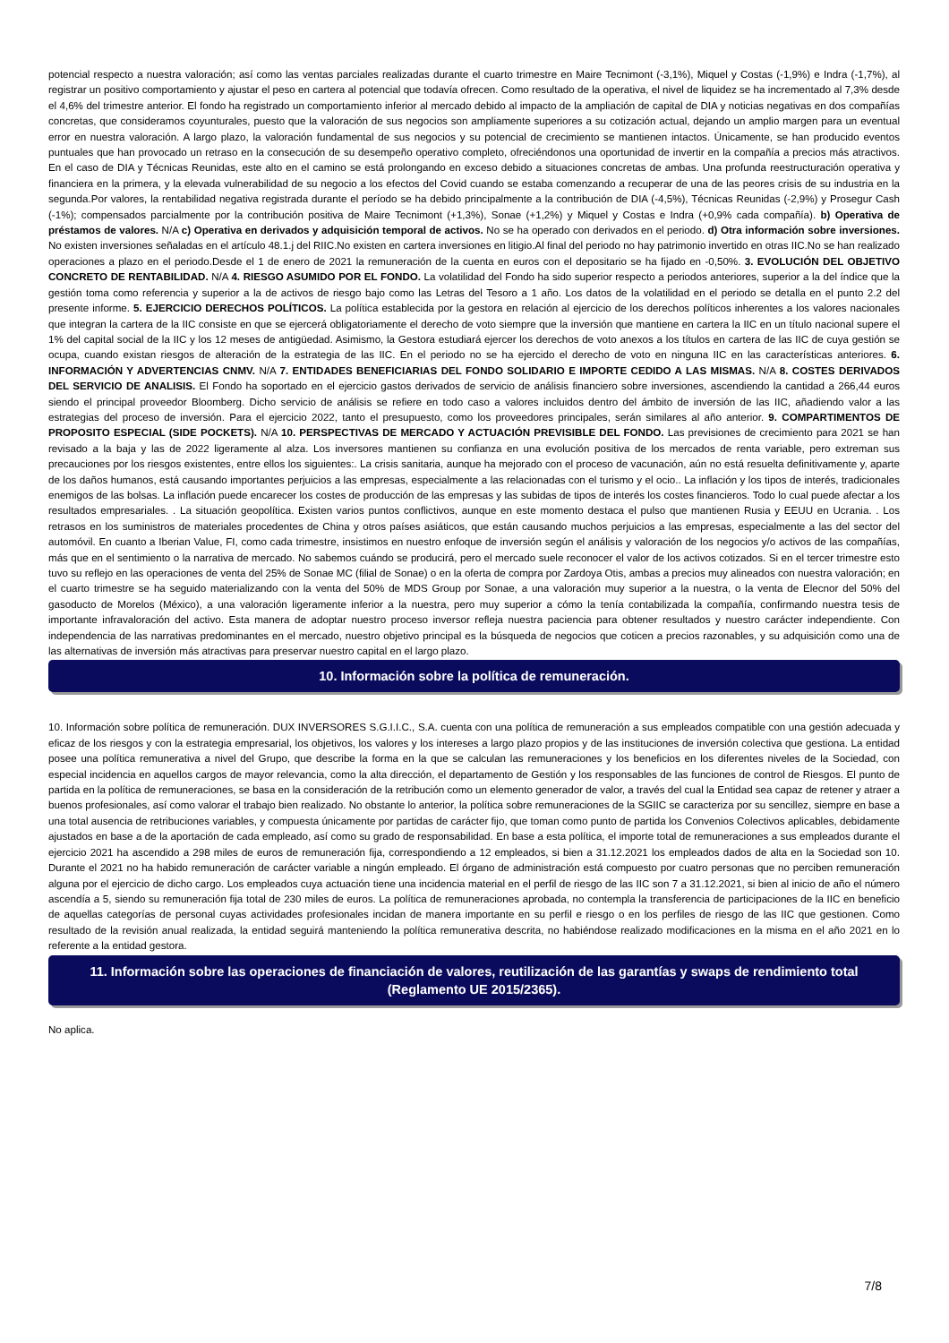potencial respecto a nuestra valoración; así como las ventas parciales realizadas durante el cuarto trimestre en Maire Tecnimont (-3,1%), Miquel y Costas (-1,9%) e Indra (-1,7%), al registrar un positivo comportamiento y ajustar el peso en cartera al potencial que todavía ofrecen. Como resultado de la operativa, el nivel de liquidez se ha incrementado al 7,3% desde el 4,6% del trimestre anterior. El fondo ha registrado un comportamiento inferior al mercado debido al impacto de la ampliación de capital de DIA y noticias negativas en dos compañías concretas, que consideramos coyunturales, puesto que la valoración de sus negocios son ampliamente superiores a su cotización actual, dejando un amplio margen para un eventual error en nuestra valoración. A largo plazo, la valoración fundamental de sus negocios y su potencial de crecimiento se mantienen intactos. Únicamente, se han producido eventos puntuales que han provocado un retraso en la consecución de su desempeño operativo completo, ofreciéndonos una oportunidad de invertir en la compañía a precios más atractivos. En el caso de DIA y Técnicas Reunidas, este alto en el camino se está prolongando en exceso debido a situaciones concretas de ambas. Una profunda reestructuración operativa y financiera en la primera, y la elevada vulnerabilidad de su negocio a los efectos del Covid cuando se estaba comenzando a recuperar de una de las peores crisis de su industria en la segunda.Por valores, la rentabilidad negativa registrada durante el período se ha debido principalmente a la contribución de DIA (-4,5%), Técnicas Reunidas (-2,9%) y Prosegur Cash (-1%); compensados parcialmente por la contribución positiva de Maire Tecnimont (+1,3%), Sonae (+1,2%) y Miquel y Costas e Indra (+0,9% cada compañía). b) Operativa de préstamos de valores. N/A c) Operativa en derivados y adquisición temporal de activos. No se ha operado con derivados en el periodo. d) Otra información sobre inversiones. No existen inversiones señaladas en el artículo 48.1.j del RIIC.No existen en cartera inversiones en litigio.Al final del periodo no hay patrimonio invertido en otras IIC.No se han realizado operaciones a plazo en el periodo.Desde el 1 de enero de 2021 la remuneración de la cuenta en euros con el depositario se ha fijado en -0,50%. 3. EVOLUCIÓN DEL OBJETIVO CONCRETO DE RENTABILIDAD. N/A 4. RIESGO ASUMIDO POR EL FONDO. La volatilidad del Fondo ha sido superior respecto a periodos anteriores, superior a la del índice que la gestión toma como referencia y superior a la de activos de riesgo bajo como las Letras del Tesoro a 1 año. Los datos de la volatilidad en el periodo se detalla en el punto 2.2 del presente informe. 5. EJERCICIO DERECHOS POLÍTICOS. La política establecida por la gestora en relación al ejercicio de los derechos políticos inherentes a los valores nacionales que integran la cartera de la IIC consiste en que se ejercerá obligatoriamente el derecho de voto siempre que la inversión que mantiene en cartera la IIC en un título nacional supere el 1% del capital social de la IIC y los 12 meses de antigüedad. Asimismo, la Gestora estudiará ejercer los derechos de voto anexos a los títulos en cartera de las IIC de cuya gestión se ocupa, cuando existan riesgos de alteración de la estrategia de las IIC. En el periodo no se ha ejercido el derecho de voto en ninguna IIC en las características anteriores. 6. INFORMACIÓN Y ADVERTENCIAS CNMV. N/A 7. ENTIDADES BENEFICIARIAS DEL FONDO SOLIDARIO E IMPORTE CEDIDO A LAS MISMAS. N/A 8. COSTES DERIVADOS DEL SERVICIO DE ANALISIS. El Fondo ha soportado en el ejercicio gastos derivados de servicio de análisis financiero sobre inversiones, ascendiendo la cantidad a 266,44 euros siendo el principal proveedor Bloomberg. Dicho servicio de análisis se refiere en todo caso a valores incluidos dentro del ámbito de inversión de las IIC, añadiendo valor a las estrategias del proceso de inversión. Para el ejercicio 2022, tanto el presupuesto, como los proveedores principales, serán similares al año anterior. 9. COMPARTIMENTOS DE PROPOSITO ESPECIAL (SIDE POCKETS). N/A 10. PERSPECTIVAS DE MERCADO Y ACTUACIÓN PREVISIBLE DEL FONDO. Las previsiones de crecimiento para 2021 se han revisado a la baja y las de 2022 ligeramente al alza. Los inversores mantienen su confianza en una evolución positiva de los mercados de renta variable, pero extreman sus precauciones por los riesgos existentes, entre ellos los siguientes:. La crisis sanitaria, aunque ha mejorado con el proceso de vacunación, aún no está resuelta definitivamente y, aparte de los daños humanos, está causando importantes perjuicios a las empresas, especialmente a las relacionadas con el turismo y el ocio.. La inflación y los tipos de interés, tradicionales enemigos de las bolsas. La inflación puede encarecer los costes de producción de las empresas y las subidas de tipos de interés los costes financieros. Todo lo cual puede afectar a los resultados empresariales. . La situación geopolítica. Existen varios puntos conflictivos, aunque en este momento destaca el pulso que mantienen Rusia y EEUU en Ucrania. . Los retrasos en los suministros de materiales procedentes de China y otros países asiáticos, que están causando muchos perjuicios a las empresas, especialmente a las del sector del automóvil. En cuanto a Iberian Value, FI, como cada trimestre, insistimos en nuestro enfoque de inversión según el análisis y valoración de los negocios y/o activos de las compañías, más que en el sentimiento o la narrativa de mercado. No sabemos cuándo se producirá, pero el mercado suele reconocer el valor de los activos cotizados. Si en el tercer trimestre esto tuvo su reflejo en las operaciones de venta del 25% de Sonae MC (filial de Sonae) o en la oferta de compra por Zardoya Otis, ambas a precios muy alineados con nuestra valoración; en el cuarto trimestre se ha seguido materializando con la venta del 50% de MDS Group por Sonae, a una valoración muy superior a la nuestra, o la venta de Elecnor del 50% del gasoducto de Morelos (México), a una valoración ligeramente inferior a la nuestra, pero muy superior a cómo la tenía contabilizada la compañía, confirmando nuestra tesis de importante infravaloración del activo. Esta manera de adoptar nuestro proceso inversor refleja nuestra paciencia para obtener resultados y nuestro carácter independiente. Con independencia de las narrativas predominantes en el mercado, nuestro objetivo principal es la búsqueda de negocios que coticen a precios razonables, y su adquisición como una de las alternativas de inversión más atractivas para preservar nuestro capital en el largo plazo.
10. Información sobre la política de remuneración.
10. Información sobre política de remuneración. DUX INVERSORES S.G.I.I.C., S.A. cuenta con una política de remuneración a sus empleados compatible con una gestión adecuada y eficaz de los riesgos y con la estrategia empresarial, los objetivos, los valores y los intereses a largo plazo propios y de las instituciones de inversión colectiva que gestiona. La entidad posee una política remunerativa a nivel del Grupo, que describe la forma en la que se calculan las remuneraciones y los beneficios en los diferentes niveles de la Sociedad, con especial incidencia en aquellos cargos de mayor relevancia, como la alta dirección, el departamento de Gestión y los responsables de las funciones de control de Riesgos. El punto de partida en la política de remuneraciones, se basa en la consideración de la retribución como un elemento generador de valor, a través del cual la Entidad sea capaz de retener y atraer a buenos profesionales, así como valorar el trabajo bien realizado. No obstante lo anterior, la política sobre remuneraciones de la SGIIC se caracteriza por su sencillez, siempre en base a una total ausencia de retribuciones variables, y compuesta únicamente por partidas de carácter fijo, que toman como punto de partida los Convenios Colectivos aplicables, debidamente ajustados en base a de la aportación de cada empleado, así como su grado de responsabilidad. En base a esta política, el importe total de remuneraciones a sus empleados durante el ejercicio 2021 ha ascendido a 298 miles de euros de remuneración fija, correspondiendo a 12 empleados, si bien a 31.12.2021 los empleados dados de alta en la Sociedad son 10. Durante el 2021 no ha habido remuneración de carácter variable a ningún empleado. El órgano de administración está compuesto por cuatro personas que no perciben remuneración alguna por el ejercicio de dicho cargo. Los empleados cuya actuación tiene una incidencia material en el perfil de riesgo de las IIC son 7 a 31.12.2021, si bien al inicio de año el número ascendía a 5, siendo su remuneración fija total de 230 miles de euros. La política de remuneraciones aprobada, no contempla la transferencia de participaciones de la IIC en beneficio de aquellas categorías de personal cuyas actividades profesionales incidan de manera importante en su perfil e riesgo o en los perfiles de riesgo de las IIC que gestionen. Como resultado de la revisión anual realizada, la entidad seguirá manteniendo la política remunerativa descrita, no habiéndose realizado modificaciones en la misma en el año 2021 en lo referente a la entidad gestora.
11. Información sobre las operaciones de financiación de valores, reutilización de las garantías y swaps de rendimiento total (Reglamento UE 2015/2365).
No aplica.
7/8